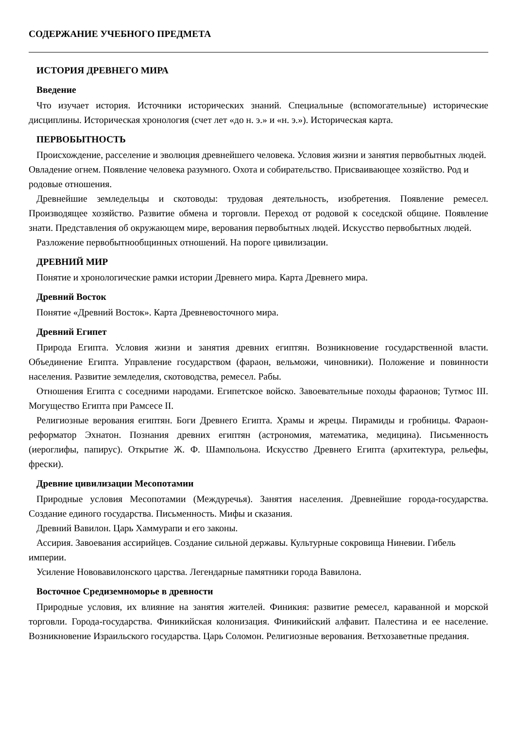СОДЕРЖАНИЕ УЧЕБНОГО ПРЕДМЕТА
ИСТОРИЯ ДРЕВНЕГО МИРА
Введение
Что изучает история. Источники исторических знаний. Специальные (вспомогательные) исторические дисциплины. Историческая хронология (счет лет «до н. э.» и «н. э.»). Историческая карта.
ПЕРВОБЫТНОСТЬ
Происхождение, расселение и эволюция древнейшего человека. Условия жизни и занятия первобытных людей. Овладение огнем. Появление человека разумного. Охота и собирательство. Присваивающее хозяйство. Род и родовые отношения.
Древнейшие земледельцы и скотоводы: трудовая деятельность, изобретения. Появление ремесел. Производящее хозяйство. Развитие обмена и торговли. Переход от родовой к соседской общине. Появление знати. Представления об окружающем мире, верования первобытных людей. Искусство первобытных людей.
Разложение первобытнообщинных отношений. На пороге цивилизации.
ДРЕВНИЙ МИР
Понятие и хронологические рамки истории Древнего мира. Карта Древнего мира.
Древний Восток
Понятие «Древний Восток». Карта Древневосточного мира.
Древний Египет
Природа Египта. Условия жизни и занятия древних египтян. Возникновение государственной власти. Объединение Египта. Управление государством (фараон, вельможи, чиновники). Положение и повинности населения. Развитие земледелия, скотоводства, ремесел. Рабы.
Отношения Египта с соседними народами. Египетское войско. Завоевательные походы фараонов; Тутмос III. Могущество Египта при Рамсесе II.
Религиозные верования египтян. Боги Древнего Египта. Храмы и жрецы. Пирамиды и гробницы. Фараон-реформатор Эхнатон. Познания древних египтян (астрономия, математика, медицина). Письменность (иероглифы, папирус). Открытие Ж. Ф. Шампольона. Искусство Древнего Египта (архитектура, рельефы, фрески).
Древние цивилизации Месопотамии
Природные условия Месопотамии (Междуречья). Занятия населения. Древнейшие города-государства. Создание единого государства. Письменность. Мифы и сказания.
Древний Вавилон. Царь Хаммурапи и его законы.
Ассирия. Завоевания ассирийцев. Создание сильной державы. Культурные сокровища Ниневии. Гибель империи.
Усиление Нововавилонского царства. Легендарные памятники города Вавилона.
Восточное Средиземноморье в древности
Природные условия, их влияние на занятия жителей. Финикия: развитие ремесел, караванной и морской торговли. Города-государства. Финикийская колонизация. Финикийский алфавит. Палестина и ее население. Возникновение Израильского государства. Царь Соломон. Религиозные верования. Ветхозаветные предания.